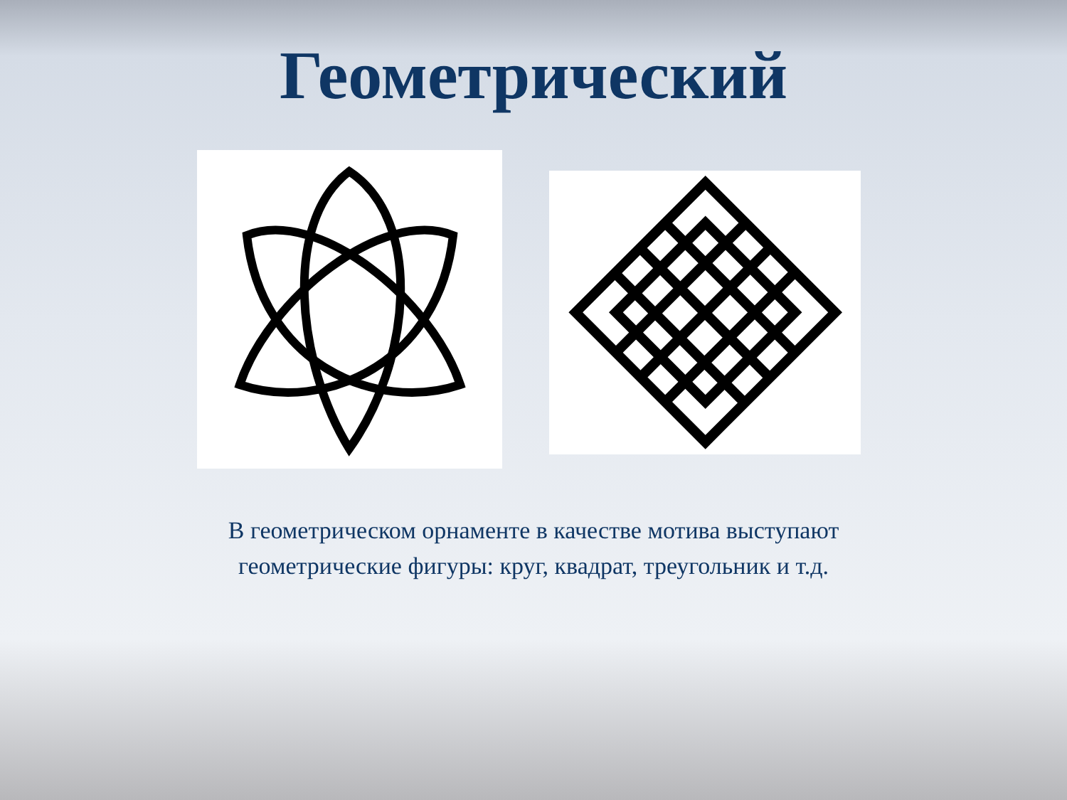Геометрический
В геометрическом орнаменте в качестве мотива выступают геометрические фигуры: круг, квадрат, треугольник и т.д.